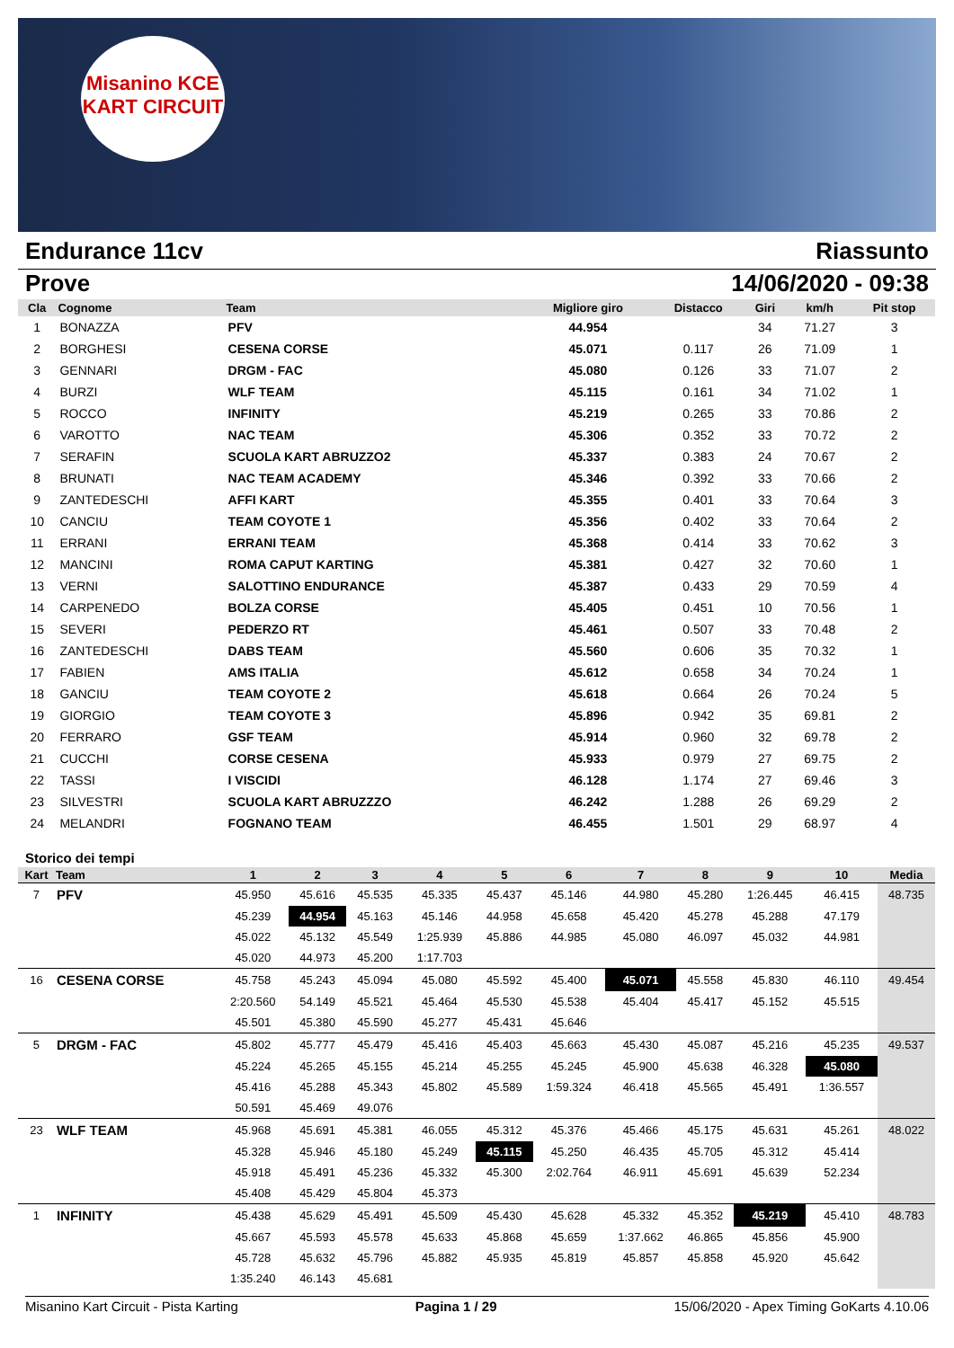Misanino KCE
KART CIRCUIT
Endurance 11cv Riassunto
Prove 14/06/2020 - 09:38
| Cla | Cognome | Team | Migliore giro | Distacco | Giri | km/h | Pit stop |
| --- | --- | --- | --- | --- | --- | --- | --- |
| 1 | BONAZZA | PFV | 44.954 | | 34 | 71.27 | 3 |
| 2 | BORGHESI | CESENA CORSE | 45.071 | 0.117 | 26 | 71.09 | 1 |
| 3 | GENNARI | DRGM - FAC | 45.080 | 0.126 | 33 | 71.07 | 2 |
| 4 | BURZI | WLF TEAM | 45.115 | 0.161 | 34 | 71.02 | 1 |
| 5 | ROCCO | INFINITY | 45.219 | 0.265 | 33 | 70.86 | 2 |
| 6 | VAROTTO | NAC TEAM | 45.306 | 0.352 | 33 | 70.72 | 2 |
| 7 | SERAFIN | SCUOLA KART ABRUZZO2 | 45.337 | 0.383 | 24 | 70.67 | 2 |
| 8 | BRUNATI | NAC TEAM ACADEMY | 45.346 | 0.392 | 33 | 70.66 | 2 |
| 9 | ZANTEDESCHI | AFFI KART | 45.355 | 0.401 | 33 | 70.64 | 3 |
| 10 | CANCIU | TEAM COYOTE 1 | 45.356 | 0.402 | 33 | 70.64 | 2 |
| 11 | ERRANI | ERRANI TEAM | 45.368 | 0.414 | 33 | 70.62 | 3 |
| 12 | MANCINI | ROMA CAPUT KARTING | 45.381 | 0.427 | 32 | 70.60 | 1 |
| 13 | VERNI | SALOTTINO ENDURANCE | 45.387 | 0.433 | 29 | 70.59 | 4 |
| 14 | CARPENEDO | BOLZA CORSE | 45.405 | 0.451 | 10 | 70.56 | 1 |
| 15 | SEVERI | PEDERZO RT | 45.461 | 0.507 | 33 | 70.48 | 2 |
| 16 | ZANTEDESCHI | DABS TEAM | 45.560 | 0.606 | 35 | 70.32 | 1 |
| 17 | FABIEN | AMS ITALIA | 45.612 | 0.658 | 34 | 70.24 | 1 |
| 18 | GANCIU | TEAM COYOTE 2 | 45.618 | 0.664 | 26 | 70.24 | 5 |
| 19 | GIORGIO | TEAM COYOTE 3 | 45.896 | 0.942 | 35 | 69.81 | 2 |
| 20 | FERRARO | GSF TEAM | 45.914 | 0.960 | 32 | 69.78 | 2 |
| 21 | CUCCHI | CORSE CESENA | 45.933 | 0.979 | 27 | 69.75 | 2 |
| 22 | TASSI | I VISCIDI | 46.128 | 1.174 | 27 | 69.46 | 3 |
| 23 | SILVESTRI | SCUOLA KART ABRUZZZO | 46.242 | 1.288 | 26 | 69.29 | 2 |
| 24 | MELANDRI | FOGNANO TEAM | 46.455 | 1.501 | 29 | 68.97 | 4 |
Storico dei tempi
| Kart | Team | 1 | 2 | 3 | 4 | 5 | 6 | 7 | 8 | 9 | 10 | Media |
| --- | --- | --- | --- | --- | --- | --- | --- | --- | --- | --- | --- | --- |
| 7 | PFV | 45.950 | 45.616 | 45.535 | 45.335 | 45.437 | 45.146 | 44.980 | 45.280 | 1:26.445 | 46.415 | 48.735 |
| | | 45.239 | 44.954 | 45.163 | 45.146 | 44.958 | 45.658 | 45.420 | 45.278 | 45.288 | 47.179 | |
| | | 45.022 | 45.132 | 45.549 | 1:25.939 | 45.886 | 44.985 | 45.080 | 46.097 | 45.032 | 44.981 | |
| | | 45.020 | 44.973 | 45.200 | 1:17.703 | | | | | | | |
| 16 | CESENA CORSE | 45.758 | 45.243 | 45.094 | 45.080 | 45.592 | 45.400 | 45.071 | 45.558 | 45.830 | 46.110 | 49.454 |
| | | 2:20.560 | 54.149 | 45.521 | 45.464 | 45.530 | 45.538 | 45.404 | 45.417 | 45.152 | 45.515 | |
| | | 45.501 | 45.380 | 45.590 | 45.277 | 45.431 | 45.646 | | | | | |
| 5 | DRGM - FAC | 45.802 | 45.777 | 45.479 | 45.416 | 45.403 | 45.663 | 45.430 | 45.087 | 45.216 | 45.235 | 49.537 |
| | | 45.224 | 45.265 | 45.155 | 45.214 | 45.255 | 45.245 | 45.900 | 45.638 | 46.328 | 45.080 | |
| | | 45.416 | 45.288 | 45.343 | 45.802 | 45.589 | 1:59.324 | 46.418 | 45.565 | 45.491 | 1:36.557 | |
| | | 50.591 | 45.469 | 49.076 | | | | | | | | |
| 23 | WLF TEAM | 45.968 | 45.691 | 45.381 | 46.055 | 45.312 | 45.376 | 45.466 | 45.175 | 45.631 | 45.261 | 48.022 |
| | | 45.328 | 45.946 | 45.180 | 45.249 | 45.115 | 45.250 | 46.435 | 45.705 | 45.312 | 45.414 | |
| | | 45.918 | 45.491 | 45.236 | 45.332 | 45.300 | 2:02.764 | 46.911 | 45.691 | 45.639 | 52.234 | |
| | | 45.408 | 45.429 | 45.804 | 45.373 | | | | | | | |
| 1 | INFINITY | 45.438 | 45.629 | 45.491 | 45.509 | 45.430 | 45.628 | 45.332 | 45.352 | 45.219 | 45.410 | 48.783 |
| | | 45.667 | 45.593 | 45.578 | 45.633 | 45.868 | 45.659 | 1:37.662 | 46.865 | 45.856 | 45.900 | |
| | | 45.728 | 45.632 | 45.796 | 45.882 | 45.935 | 45.819 | 45.857 | 45.858 | 45.920 | 45.642 | |
| | | 1:35.240 | 46.143 | 45.681 | | | | | | | | |
Misanino Kart Circuit - Pista Karting Pagina 1 / 29 15/06/2020 - Apex Timing GoKarts 4.10.06